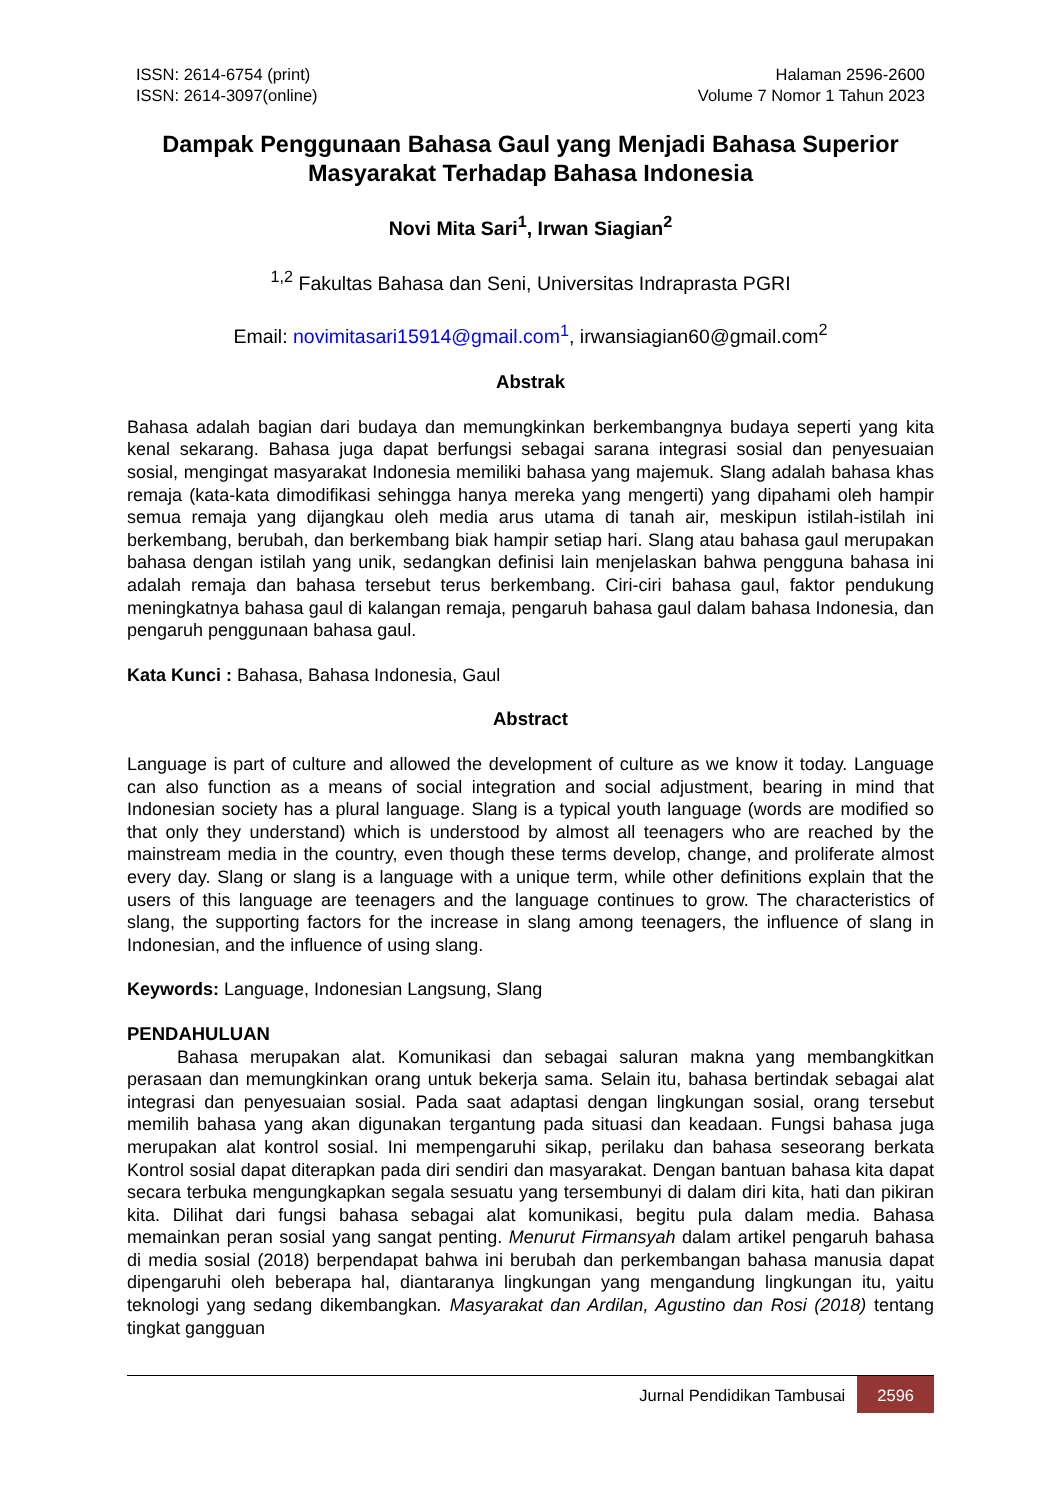ISSN: 2614-6754 (print)
ISSN: 2614-3097(online)
Halaman 2596-2600
Volume 7 Nomor 1 Tahun 2023
Dampak Penggunaan Bahasa Gaul yang Menjadi Bahasa Superior Masyarakat Terhadap Bahasa Indonesia
Novi Mita Sari<sup>1</sup>, Irwan Siagian<sup>2</sup>
<sup>1,2</sup> Fakultas Bahasa dan Seni, Universitas Indraprasta PGRI
Email: novimitasari15914@gmail.com<sup>1</sup>, irwansiagian60@gmail.com<sup>2</sup>
Abstrak
Bahasa adalah bagian dari budaya dan memungkinkan berkembangnya budaya seperti yang kita kenal sekarang. Bahasa juga dapat berfungsi sebagai sarana integrasi sosial dan penyesuaian sosial, mengingat masyarakat Indonesia memiliki bahasa yang majemuk. Slang adalah bahasa khas remaja (kata-kata dimodifikasi sehingga hanya mereka yang mengerti) yang dipahami oleh hampir semua remaja yang dijangkau oleh media arus utama di tanah air, meskipun istilah-istilah ini berkembang, berubah, dan berkembang biak hampir setiap hari. Slang atau bahasa gaul merupakan bahasa dengan istilah yang unik, sedangkan definisi lain menjelaskan bahwa pengguna bahasa ini adalah remaja dan bahasa tersebut terus berkembang. Ciri-ciri bahasa gaul, faktor pendukung meningkatnya bahasa gaul di kalangan remaja, pengaruh bahasa gaul dalam bahasa Indonesia, dan pengaruh penggunaan bahasa gaul.
Kata Kunci : Bahasa, Bahasa Indonesia, Gaul
Abstract
Language is part of culture and allowed the development of culture as we know it today. Language can also function as a means of social integration and social adjustment, bearing in mind that Indonesian society has a plural language. Slang is a typical youth language (words are modified so that only they understand) which is understood by almost all teenagers who are reached by the mainstream media in the country, even though these terms develop, change, and proliferate almost every day. Slang or slang is a language with a unique term, while other definitions explain that the users of this language are teenagers and the language continues to grow. The characteristics of slang, the supporting factors for the increase in slang among teenagers, the influence of slang in Indonesian, and the influence of using slang.
Keywords: Language, Indonesian Langsung, Slang
PENDAHULUAN
Bahasa merupakan alat. Komunikasi dan sebagai saluran makna yang membangkitkan perasaan dan memungkinkan orang untuk bekerja sama. Selain itu, bahasa bertindak sebagai alat integrasi dan penyesuaian sosial. Pada saat adaptasi dengan lingkungan sosial, orang tersebut memilih bahasa yang akan digunakan tergantung pada situasi dan keadaan. Fungsi bahasa juga merupakan alat kontrol sosial. Ini mempengaruhi sikap, perilaku dan bahasa seseorang berkata Kontrol sosial dapat diterapkan pada diri sendiri dan masyarakat. Dengan bantuan bahasa kita dapat secara terbuka mengungkapkan segala sesuatu yang tersembunyi di dalam diri kita, hati dan pikiran kita. Dilihat dari fungsi bahasa sebagai alat komunikasi, begitu pula dalam media. Bahasa memainkan peran sosial yang sangat penting. Menurut Firmansyah dalam artikel pengaruh bahasa di media sosial (2018) berpendapat bahwa ini berubah dan perkembangan bahasa manusia dapat dipengaruhi oleh beberapa hal, diantaranya lingkungan yang mengandung lingkungan itu, yaitu teknologi yang sedang dikembangkan. Masyarakat dan Ardilan, Agustino dan Rosi (2018) tentang tingkat gangguan
Jurnal Pendidikan Tambusai 2596